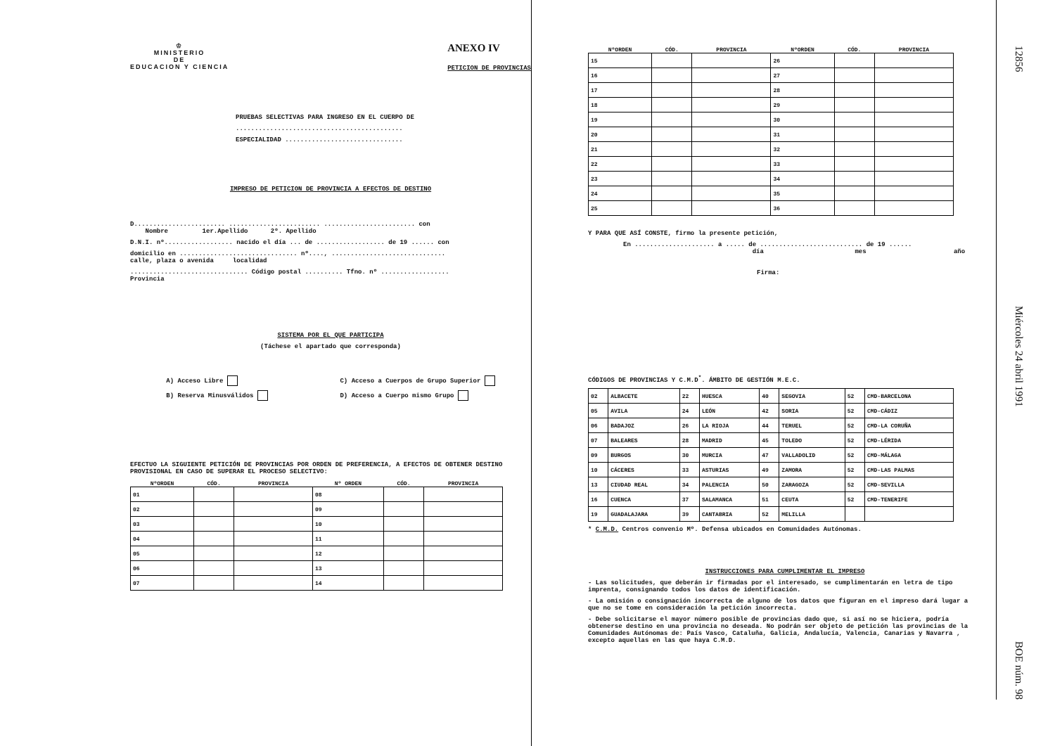♔
MINISTERIO
DE
EDUCACION Y CIENCIA
ANEXO IV
PETICION DE PROVINCIAS
PRUEBAS SELECTIVAS PARA INGRESO EN EL CUERPO DE
............................................
ESPECIALIDAD ...............................
IMPRESO DE PETICION DE PROVINCIA A EFECTOS DE DESTINO
D........................ ........................ ........................ con
Nombre 1er.Apellido 2º. Apellido
D.N.I. nº.................. nacido el día ... de .................. de 19 ...... con
domicilio en ............................... nº...., ..............................
calle, plaza o avenida localidad
............................... Código postal .......... Tfno. nº ..................
Provincia
SISTEMA POR EL QUE PARTICIPA
(Táchese el apartado que corresponda)
A) Acceso Libre
B) Reserva Minusválidos
C) Acceso a Cuerpos de Grupo Superior
D) Acceso a Cuerpo mismo Grupo
EFECTUO LA SIGUIENTE PETICIÓN DE PROVINCIAS POR ORDEN DE PREFERENCIA, A EFECTOS DE OBTENER DESTINO PROVISIONAL EN CASO DE SUPERAR EL PROCESO SELECTIVO:
| NºORDEN | CÓD. | PROVINCIA | Nº ORDEN | CÓD. | PROVINCIA |
| --- | --- | --- | --- | --- | --- |
| 01 | | | 08 | | |
| 02 | | | 09 | | |
| 03 | | | 10 | | |
| 04 | | | 11 | | |
| 05 | | | 12 | | |
| 06 | | | 13 | | |
| 07 | | | 14 | | |
| NºORDEN | CÓD. | PROVINCIA | NºORDEN | CÓD. | PROVINCIA |
| --- | --- | --- | --- | --- | --- |
| 15 | | | 26 | | |
| 16 | | | 27 | | |
| 17 | | | 28 | | |
| 18 | | | 29 | | |
| 19 | | | 30 | | |
| 20 | | | 31 | | |
| 21 | | | 32 | | |
| 22 | | | 33 | | |
| 23 | | | 34 | | |
| 24 | | | 35 | | |
| 25 | | | 36 | | |
Y PARA QUE ASÍ CONSTE, firmo la presente petición,
En ..................... a ..... de ........................... de 19 ......
día mes año
Firma:
CÓDIGOS DE PROVINCIAS Y C.M.D<sup>*</sup>. ÁMBITO DE GESTIÓN M.E.C.
| 02 | ALBACETE | 22 | HUESCA | 40 | SEGOVIA | 52 | CMD-BARCELONA |
| 05 | AVILA | 24 | LEÓN | 42 | SORIA | 52 | CMD-CÁDIZ |
| 06 | BADAJOZ | 26 | LA RIOJA | 44 | TERUEL | 52 | CMD-LA CORUÑA |
| 07 | BALEARES | 28 | MADRID | 45 | TOLEDO | 52 | CMD-LÉRIDA |
| 09 | BURGOS | 30 | MURCIA | 47 | VALLADOLID | 52 | CMD-MÁLAGA |
| 10 | CÁCERES | 33 | ASTURIAS | 49 | ZAMORA | 52 | CMD-LAS PALMAS |
| 13 | CIUDAD REAL | 34 | PALENCIA | 50 | ZARAGOZA | 52 | CMD-SEVILLA |
| 16 | CUENCA | 37 | SALAMANCA | 51 | CEUTA | 52 | CMD-TENERIFE |
| 19 | GUADALAJARA | 39 | CANTABRIA | 52 | MELILLA | | |
* C.M.D. Centros convenio Mº. Defensa ubicados en Comunidades Autónomas.
INSTRUCCIONES PARA CUMPLIMENTAR EL IMPRESO
- Las solicitudes, que deberán ir firmadas por el interesado, se cumplimentarán en letra de tipo imprenta, consignando todos los datos de identificación.
- La omisión o consignación incorrecta de alguno de los datos que figuran en el impreso dará lugar a que no se tome en consideración la petición incorrecta.
- Debe solicitarse el mayor número posible de provincias dado que, si así no se hiciera, podría obtenerse destino en una provincia no deseada. No podrán ser objeto de petición las provincias de la Comunidades Autónomas de: País Vasco, Cataluña, Galicia, Andalucía, Valencia, Canarias y Navarra , excepto aquellas en las que haya C.M.D.
12856 Miércoles 24 abril 1991 BOE núm. 98